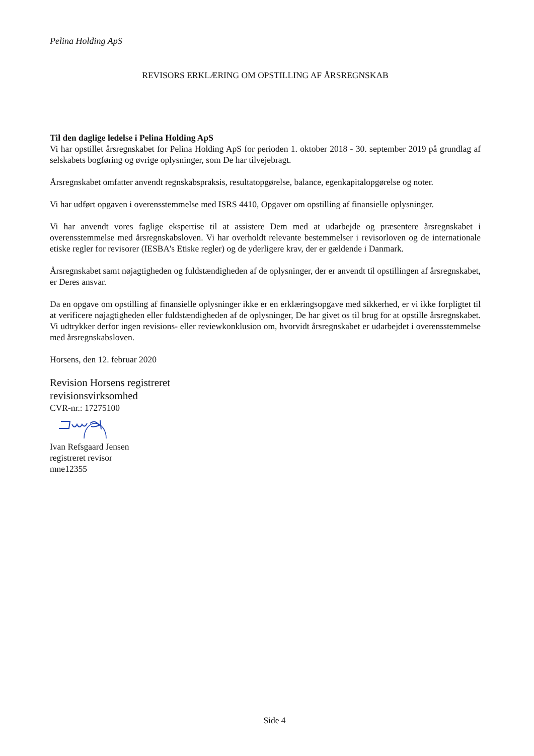Pelina Holding ApS
REVISORS ERKLÆRING OM OPSTILLING AF ÅRSREGNSKAB
Til den daglige ledelse i Pelina Holding ApS
Vi har opstillet årsregnskabet for Pelina Holding ApS for perioden 1. oktober 2018 - 30. september 2019 på grundlag af selskabets bogføring og øvrige oplysninger, som De har tilvejebragt.
Årsregnskabet omfatter anvendt regnskabspraksis, resultatopgørelse, balance, egenkapitalopgørelse og noter.
Vi har udført opgaven i overensstemmelse med ISRS 4410, Opgaver om opstilling af finansielle oplysninger.
Vi har anvendt vores faglige ekspertise til at assistere Dem med at udarbejde og præsentere årsregnskabet i overensstemmelse med årsregnskabsloven. Vi har overholdt relevante bestemmelser i revisorloven og de internationale etiske regler for revisorer (IESBA's Etiske regler) og de yderligere krav, der er gældende i Danmark.
Årsregnskabet samt nøjagtigheden og fuldstændigheden af de oplysninger, der er anvendt til opstillingen af årsregnskabet, er Deres ansvar.
Da en opgave om opstilling af finansielle oplysninger ikke er en erklæringsopgave med sikkerhed, er vi ikke forpligtet til at verificere nøjagtigheden eller fuldstændigheden af de oplysninger, De har givet os til brug for at opstille årsregnskabet. Vi udtrykker derfor ingen revisions- eller reviewkonklusion om, hvorvidt årsregnskabet er udarbejdet i overensstemmelse med årsregnskabsloven.
Horsens, den 12. februar 2020
Revision Horsens registreret
revisionsvirksomhed
CVR-nr.: 17275100
Ivan Refsgaard Jensen
registreret revisor
mne12355
Side 4